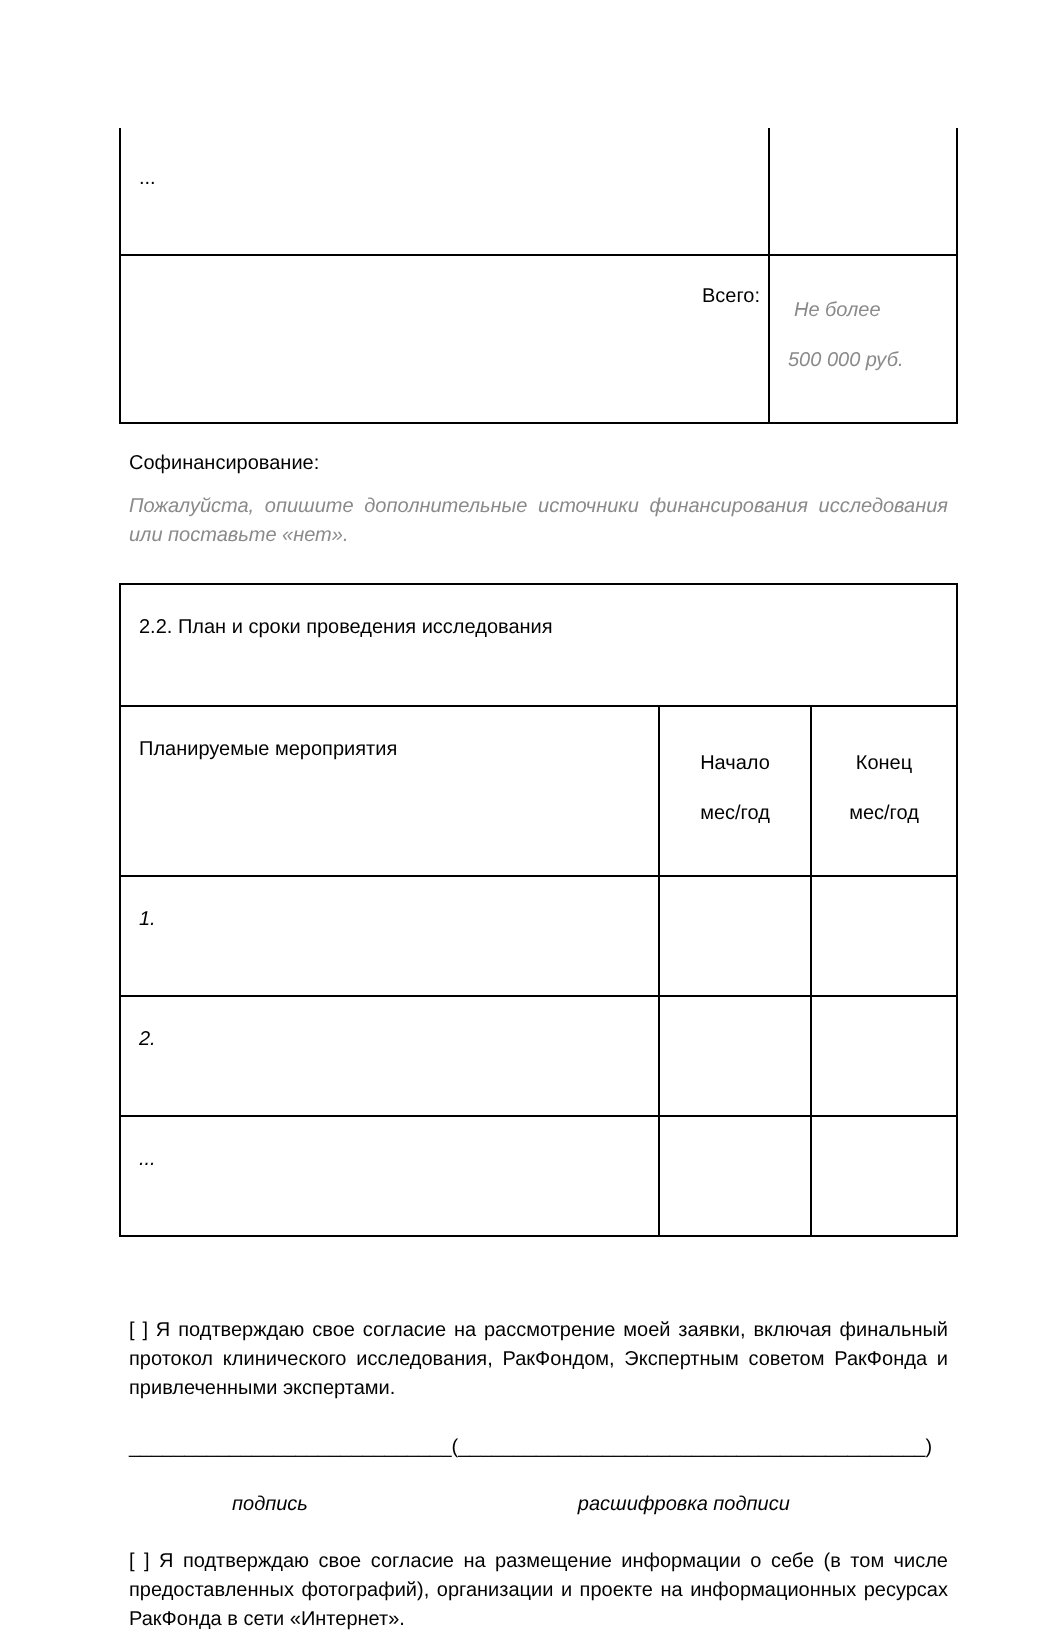| ... | |
| Всего: | Не более 500 000 руб. |
Софинансирование:
Пожалуйста, опишите дополнительные источники финансирования исследования или поставьте «нет».
| 2.2. План и сроки проведения исследования | | |
| Планируемые мероприятия | Начало мес/год | Конец мес/год |
| 1. | | |
| 2. | | |
| ... | | |
[ ] Я подтверждаю свое согласие на рассмотрение моей заявки, включая финальный протокол клинического исследования, РакФондом, Экспертным советом РакФонда и привлеченными экспертами.
_____________________________(__________________________________________)
подпись расшифровка подписи
[ ] Я подтверждаю свое согласие на размещение информации о себе (в том числе предоставленных фотографий), организации и проекте на информационных ресурсах РакФонда в сети «Интернет».